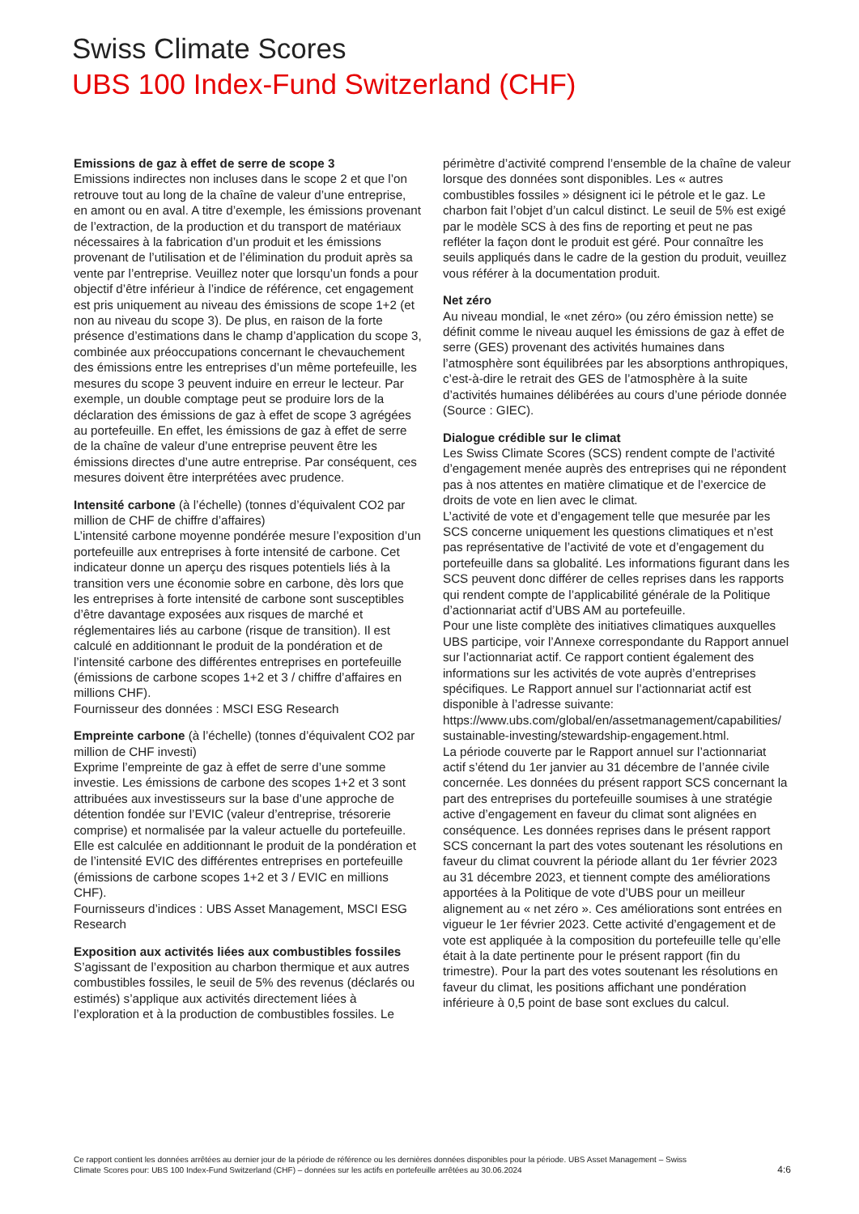Swiss Climate Scores
UBS 100 Index-Fund Switzerland (CHF)
Emissions de gaz à effet de serre de scope 3
Emissions indirectes non incluses dans le scope 2 et que l’on retrouve tout au long de la chaîne de valeur d’une entreprise, en amont ou en aval. A titre d’exemple, les émissions provenant de l’extraction, de la production et du transport de matériaux nécessaires à la fabrication d’un produit et les émissions provenant de l’utilisation et de l’élimination du produit après sa vente par l’entreprise. Veuillez noter que lorsqu’un fonds a pour objectif d’être inférieur à l’indice de référence, cet engagement est pris uniquement au niveau des émissions de scope 1+2 (et non au niveau du scope 3). De plus, en raison de la forte présence d’estimations dans le champ d’application du scope 3, combinée aux préoccupations concernant le chevauchement des émissions entre les entreprises d’un même portefeuille, les mesures du scope 3 peuvent induire en erreur le lecteur. Par exemple, un double comptage peut se produire lors de la déclaration des émissions de gaz à effet de scope 3 agrégées au portefeuille. En effet, les émissions de gaz à effet de serre de la chaîne de valeur d’une entreprise peuvent être les émissions directes d’une autre entreprise. Par conséquent, ces mesures doivent être interprétées avec prudence.
Intensité carbone (à l’échelle) (tonnes d’équivalent CO2 par million de CHF de chiffre d’affaires)
L’intensité carbone moyenne pondérée mesure l’exposition d’un portefeuille aux entreprises à forte intensité de carbone. Cet indicateur donne un aperçu des risques potentiels liés à la transition vers une économie sobre en carbone, dès lors que les entreprises à forte intensité de carbone sont susceptibles d’être davantage exposées aux risques de marché et réglementaires liés au carbone (risque de transition). Il est calculé en additionnant le produit de la pondération et de l’intensité carbone des différentes entreprises en portefeuille (émissions de carbone scopes 1+2 et 3 / chiffre d’affaires en millions CHF).
Fournisseur des données : MSCI ESG Research
Empreinte carbone (à l’échelle) (tonnes d’équivalent CO2 par million de CHF investi)
Exprime l’empreinte de gaz à effet de serre d’une somme investie. Les émissions de carbone des scopes 1+2 et 3 sont attribuées aux investisseurs sur la base d’une approche de détention fondée sur l’EVIC (valeur d’entreprise, trésorerie comprise) et normalisée par la valeur actuelle du portefeuille. Elle est calculée en additionnant le produit de la pondération et de l’intensité EVIC des différentes entreprises en portefeuille (émissions de carbone scopes 1+2 et 3 / EVIC en millions CHF).
Fournisseurs d’indices : UBS Asset Management, MSCI ESG Research
Exposition aux activités liées aux combustibles fossiles
S’agissant de l’exposition au charbon thermique et aux autres combustibles fossiles, le seuil de 5% des revenus (déclarés ou estimés) s’applique aux activités directement liées à l’exploration et à la production de combustibles fossiles. Le
périmètre d’activité comprend l’ensemble de la chaîne de valeur lorsque des données sont disponibles. Les « autres combustibles fossiles » désignent ici le pétrole et le gaz. Le charbon fait l’objet d’un calcul distinct. Le seuil de 5% est exigé par le modèle SCS à des fins de reporting et peut ne pas refléter la façon dont le produit est géré. Pour connaître les seuils appliqués dans le cadre de la gestion du produit, veuillez vous référer à la documentation produit.
Net zéro
Au niveau mondial, le «net zéro» (ou zéro émission nette) se définit comme le niveau auquel les émissions de gaz à effet de serre (GES) provenant des activités humaines dans l’atmosphère sont équilibrées par les absorptions anthropiques, c’est-à-dire le retrait des GES de l’atmosphère à la suite d’activités humaines délibérées au cours d’une période donnée (Source : GIEC).
Dialogue crédible sur le climat
Les Swiss Climate Scores (SCS) rendent compte de l’activité d’engagement menée auprès des entreprises qui ne répondent pas à nos attentes en matière climatique et de l’exercice de droits de vote en lien avec le climat.
L’activité de vote et d’engagement telle que mesurée par les SCS concerne uniquement les questions climatiques et n’est pas représentative de l’activité de vote et d’engagement du portefeuille dans sa globalité. Les informations figurant dans les SCS peuvent donc différer de celles reprises dans les rapports qui rendent compte de l’applicabilité générale de la Politique d’actionnariat actif d’UBS AM au portefeuille.
Pour une liste complète des initiatives climatiques auxquelles UBS participe, voir l’Annexe correspondante du Rapport annuel sur l’actionnariat actif. Ce rapport contient également des informations sur les activités de vote auprès d’entreprises spécifiques. Le Rapport annuel sur l’actionnariat actif est disponible à l’adresse suivante:
https://www.ubs.com/global/en/assetmanagement/capabilities/ sustainable-investing/stewardship-engagement.html.
La période couverte par le Rapport annuel sur l’actionnariat actif s’étend du 1er janvier au 31 décembre de l’année civile concernée. Les données du présent rapport SCS concernant la part des entreprises du portefeuille soumises à une stratégie active d’engagement en faveur du climat sont alignées en conséquence. Les données reprises dans le présent rapport SCS concernant la part des votes soutenant les résolutions en faveur du climat couvrent la période allant du 1er février 2023 au 31 décembre 2023, et tiennent compte des améliorations apportées à la Politique de vote d’UBS pour un meilleur alignement au « net zéro ». Ces améliorations sont entrées en vigueur le 1er février 2023. Cette activité d’engagement et de vote est appliquée à la composition du portefeuille telle qu’elle était à la date pertinente pour le présent rapport (fin du trimestre). Pour la part des votes soutenant les résolutions en faveur du climat, les positions affichant une pondération inférieure à 0,5 point de base sont exclues du calcul.
Ce rapport contient les données arrêtées au dernier jour de la période de référence ou les dernières données disponibles pour la période. UBS Asset Management – Swiss Climate Scores pour: UBS 100 Index-Fund Switzerland (CHF) – données sur les actifs en portefeuille arrêtées au 30.06.2024
4:6